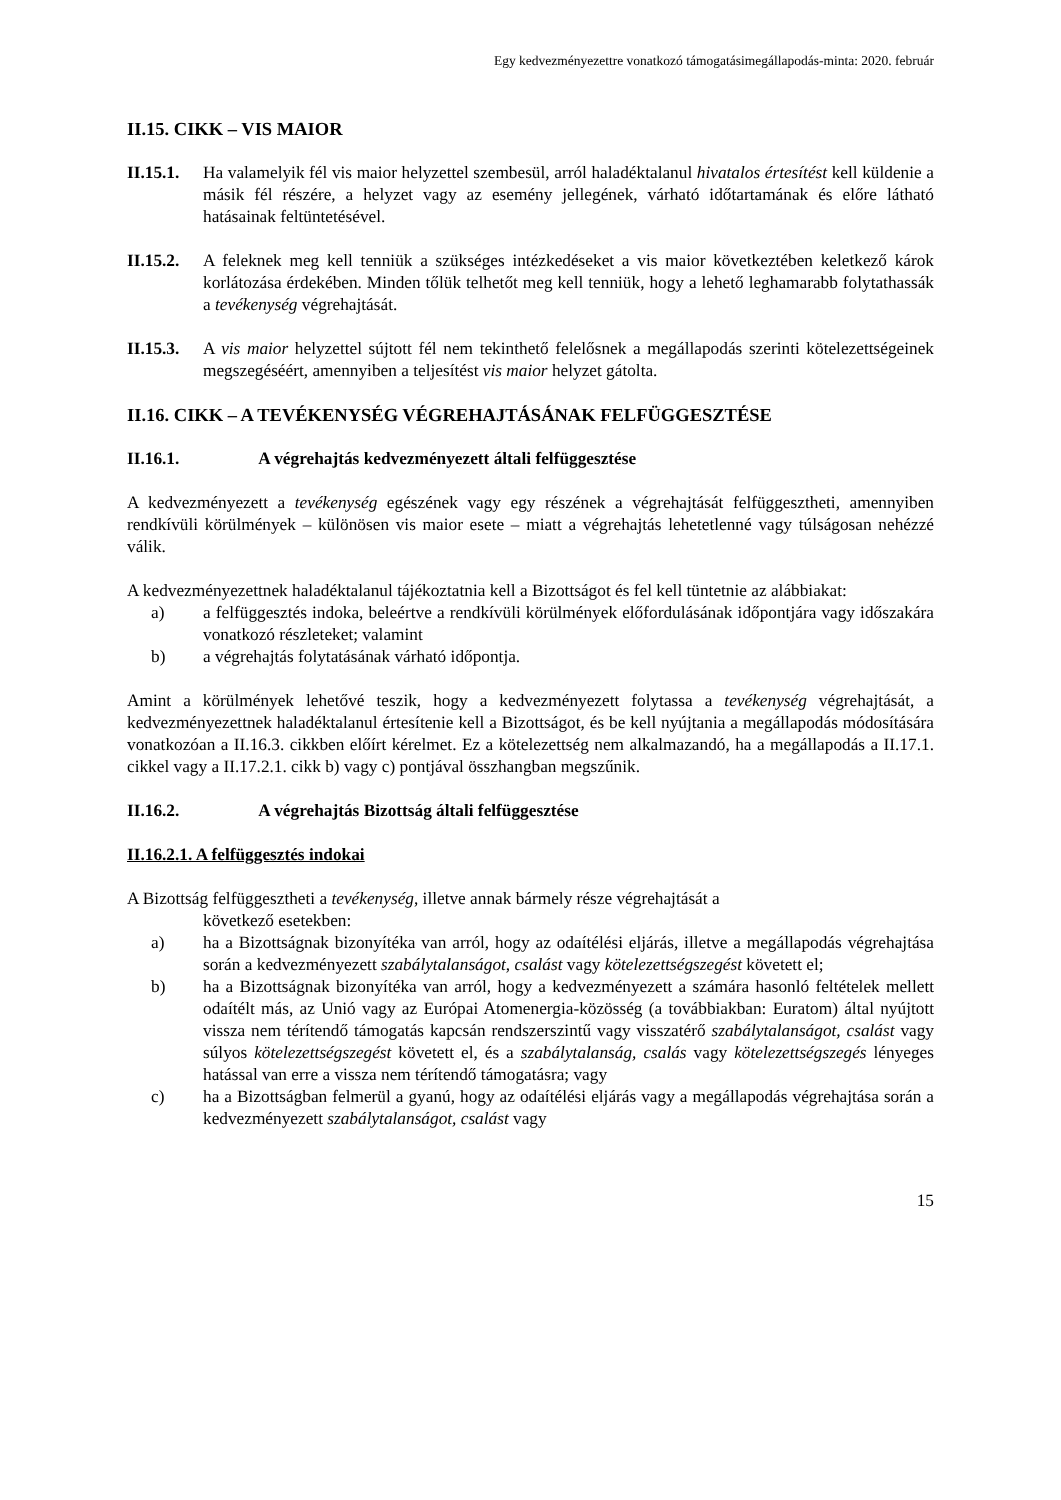Egy kedvezményezettre vonatkozó támogatásimegállapodás-minta: 2020. február
II.15. CIKK – VIS MAIOR
II.15.1.
Ha valamelyik fél vis maior helyzettel szembesül, arról haladéktalanul hivatalos értesítést kell küldenie a másik fél részére, a helyzet vagy az esemény jellegének, várható időtartamának és előre látható hatásainak feltüntetésével.
II.15.2.
A feleknek meg kell tenniük a szükséges intézkedéseket a vis maior következtében keletkező károk korlátozása érdekében. Minden tőlük telhetőt meg kell tenniük, hogy a lehető leghamarabb folytathassák a tevékenység végrehajtását.
II.15.3.
A vis maior helyzettel sújtott fél nem tekinthető felelősnek a megállapodás szerinti kötelezettségeinek megszegéséért, amennyiben a teljesítést vis maior helyzet gátolta.
II.16. CIKK – A TEVÉKENYSÉG VÉGREHAJTÁSÁNAK FELFÜGGESZTÉSE
II.16.1. A végrehajtás kedvezményezett általi felfüggesztése
A kedvezményezett a tevékenység egészének vagy egy részének a végrehajtását felfüggesztheti, amennyiben rendkívüli körülmények – különösen vis maior esete – miatt a végrehajtás lehetetlenné vagy túlságosan nehézzé válik.
A kedvezményezettnek haladéktalanul tájékoztatnia kell a Bizottságot és fel kell tüntetnie az alábbiakat:
a) a felfüggesztés indoka, beleértve a rendkívüli körülmények előfordulásának időpontjára vagy időszakára vonatkozó részleteket; valamint
b) a végrehajtás folytatásának várható időpontja.
Amint a körülmények lehetővé teszik, hogy a kedvezményezett folytassa a tevékenység végrehajtását, a kedvezményezettnek haladéktalanul értesítenie kell a Bizottságot, és be kell nyújtania a megállapodás módosítására vonatkozóan a II.16.3. cikkben előírt kérelmet. Ez a kötelezettség nem alkalmazandó, ha a megállapodás a II.17.1. cikkel vagy a II.17.2.1. cikk b) vagy c) pontjával összhangban megszűnik.
II.16.2. A végrehajtás Bizottság általi felfüggesztése
II.16.2.1. A felfüggesztés indokai
A Bizottság felfüggesztheti a tevékenység, illetve annak bármely része végrehajtását a
következő esetekben:
a) ha a Bizottságnak bizonyítéka van arról, hogy az odaítélési eljárás, illetve a megállapodás végrehajtása során a kedvezményezett szabálytalanságot, csalást vagy kötelezettségszegést követett el;
b) ha a Bizottságnak bizonyítéka van arról, hogy a kedvezményezett a számára hasonló feltételek mellett odaítélt más, az Unió vagy az Európai Atomenergia-közösség (a továbbiakban: Euratom) által nyújtott vissza nem térítendő támogatás kapcsán rendszerszintű vagy visszatérő szabálytalanságot, csalást vagy súlyos kötelezettségszegést követett el, és a szabálytalanság, csalás vagy kötelezettségszegés lényeges hatással van erre a vissza nem térítendő támogatásra; vagy
c) ha a Bizottságban felmerül a gyanú, hogy az odaítélési eljárás vagy a megállapodás végrehajtása során a kedvezményezett szabálytalanságot, csalást vagy
15